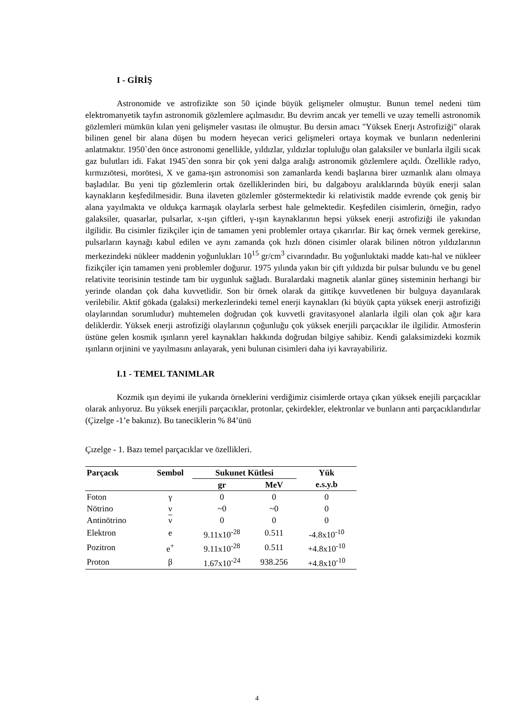I - GİRİŞ
Astronomide ve astrofizikte son 50 içinde büyük gelişmeler olmuştur. Bunun temel nedeni tüm elektromanyetik tayfın astronomik gözlemlere açılmasıdır. Bu devrim ancak yer temelli ve uzay temelli astronomik gözlemleri mümkün kılan yeni gelişmeler vasıtası ile olmuştur. Bu dersin amacı "Yüksek Enerjı Astrofiziği" olarak bilinen genel bir alana düşen bu modern heyecan verici gelişmeleri ortaya koymak ve bunların nedenlerini anlatmaktır. 1950`den önce astronomi genellikle, yıldızlar, yıldızlar topluluğu olan galaksiler ve bunlarla ilgili sıcak gaz bulutları idi. Fakat 1945`den sonra bir çok yeni dalga aralığı astronomik gözlemlere açıldı. Özellikle radyo, kırmızıötesi, morötesi, X ve gama-ışın astronomisi son zamanlarda kendi başlarına birer uzmanlık alanı olmaya başladılar. Bu yeni tip gözlemlerin ortak özelliklerinden biri, bu dalgaboyu aralıklarında büyük enerji salan kaynakların keşfedilmesidir. Buna ilaveten gözlemler göstermektedir ki relativistik madde evrende çok geniş bir alana yayılmakta ve oldukça karmaşık olaylarla serbest hale gelmektedir. Keşfedilen cisimlerin, örneğin, radyo galaksiler, quasarlar, pulsarlar, x-ışın çiftleri, γ-ışın kaynaklarının hepsi yüksek enerji astrofiziği ile yakından ilgilidir. Bu cisimler fizikçiler için de tamamen yeni problemler ortaya çıkarırlar. Bir kaç örnek vermek gerekirse, pulsarların kaynağı kabul edilen ve aynı zamanda çok hızlı dönen cisimler olarak bilinen nötron yıldızlarının merkezindeki nükleer maddenin yoğunlukları 10<sup>15</sup> gr/cm<sup>3</sup> civarındadır. Bu yoğunluktaki madde katı-hal ve nükleer fizikçiler için tamamen yeni problemler doğurur. 1975 yılında yakın bir çift yıldızda bir pulsar bulundu ve bu genel relativite teorisinin testinde tam bir uygunluk sağladı. Buralardaki magnetik alanlar güneş sisteminin herhangi bir yerinde olandan çok daha kuvvetlidir. Son bir örnek olarak da gittikçe kuvvetlenen bir bulguya dayanılarak verilebilir. Aktif gökada (galaksi) merkezlerindeki temel enerji kaynakları (ki büyük çapta yüksek enerji astrofiziği olaylarından sorumludur) muhtemelen doğrudan çok kuvvetli gravitasyonel alanlarla ilgili olan çok ağır kara deliklerdir. Yüksek enerji astrofiziği olaylarının çoğunluğu çok yüksek enerjili parçacıklar ile ilgilidir. Atmosferin üstüne gelen kosmik ışınların yerel kaynakları hakkında doğrudan bilgiye sahibiz. Kendi galaksimizdeki kozmik ışınların orjinini ve yayılmasını anlayarak, yeni bulunan cisimleri daha iyi kavrayabiliriz.
I.1 - TEMEL TANIMLAR
Kozmik ışın deyimi ile yukarıda örneklerini verdiğimiz cisimlerde ortaya çıkan yüksek enejili parçacıklar olarak anlıyoruz. Bu yüksek enerjili parçacıklar, protonlar, çekirdekler, elektronlar ve bunların anti parçacıklarıdırlar (Çizelge -1’e bakınız). Bu taneciklerin % 84’ünü
Çızelge - 1. Bazı temel parçacıklar ve özellikleri.
| Parçacık | Sembol | Sukunet Kütlesi | | Yük |
| --- | --- | --- | --- | --- |
| | | gr | MeV | e.s.y.b |
| Foton | γ | 0 | 0 | 0 |
| Nötrino | ν | ~0 | ~0 | 0 |
| Antinötrino | ν | 0 | 0 | 0 |
| Elektron | e | 9.11x10<sup>-28</sup> | 0.511 | -4.8x10<sup>-10</sup> |
| Pozitron | e<sup>+</sup> | 9.11x10<sup>-28</sup> | 0.511 | +4.8x10<sup>-10</sup> |
| Proton | β | 1.67x10<sup>-24</sup> | 938.256 | +4.8x10<sup>-10</sup> |
4